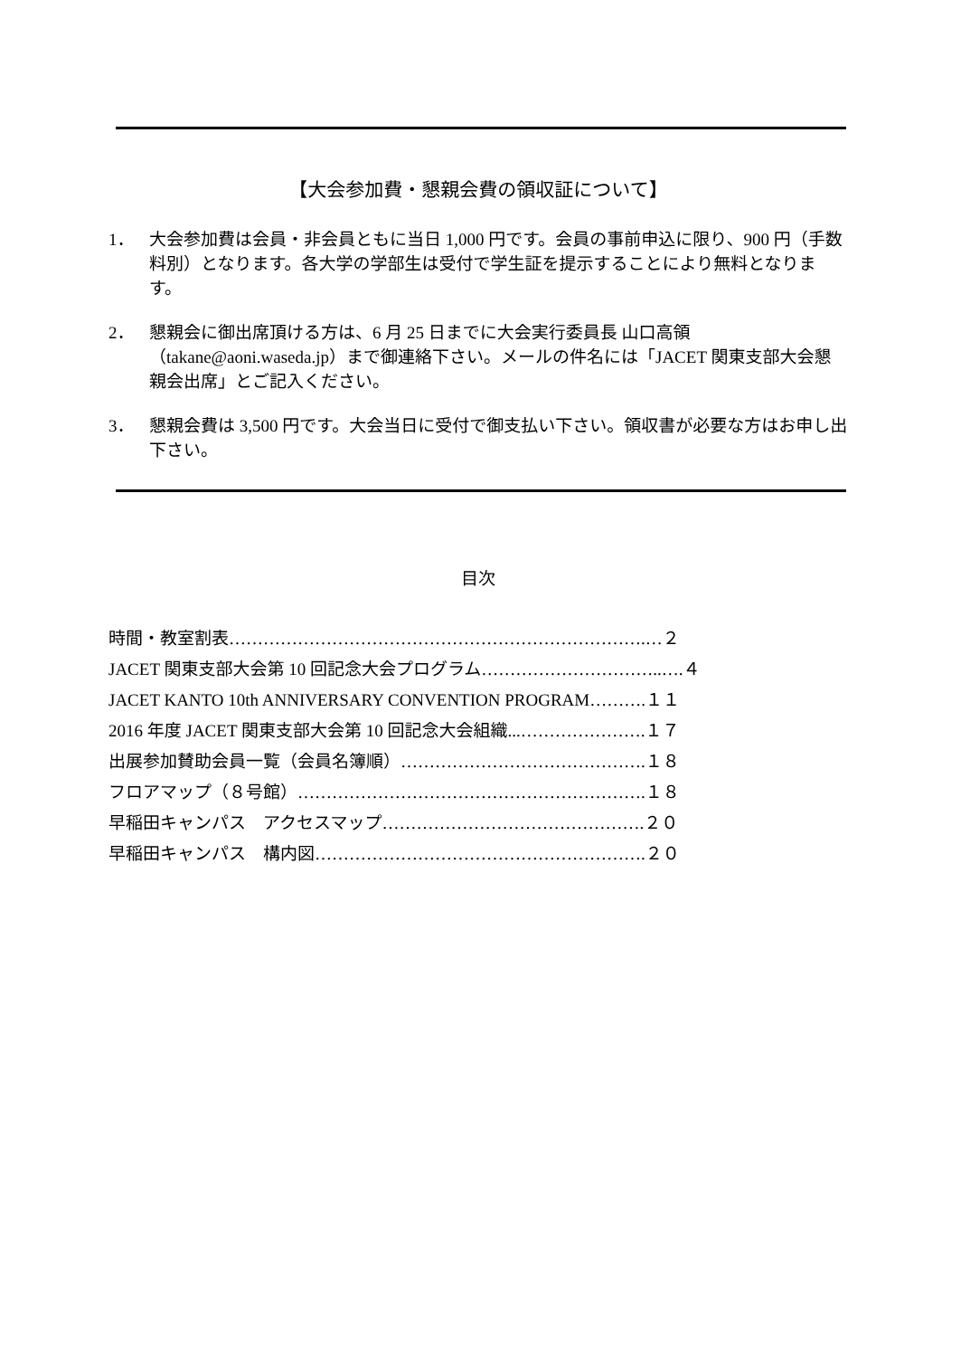【大会参加費・懇親会費の領収証について】
1． 大会参加費は会員・非会員ともに当日 1,000 円です。会員の事前申込に限り、900 円（手数料別）となります。各大学の学部生は受付で学生証を提示することにより無料となります。
2． 懇親会に御出席頂ける方は、6 月 25 日までに大会実行委員長 山口高領（takane@aoni.waseda.jp）まで御連絡下さい。メールの件名には「JACET 関東支部大会懇親会出席」とご記入ください。
3． 懇親会費は 3,500 円です。大会当日に受付で御支払い下さい。領収書が必要な方はお申し出下さい。
目次
時間・教室割表……………………………………………………………….…２
JACET 関東支部大会第 10 回記念大会プログラム…………………………..….４
JACET KANTO 10th ANNIVERSARY CONVENTION PROGRAM……….１１
2016 年度 JACET 関東支部大会第 10 回記念大会組織...………………….１７
出展参加賛助会員一覧（会員名簿順）…………………………………….１８
フロアマップ（８号館）…………………………………………………….１８
早稲田キャンパス　アクセスマップ……………………………………….２０
早稲田キャンパス　構内図………………………………………………….２０